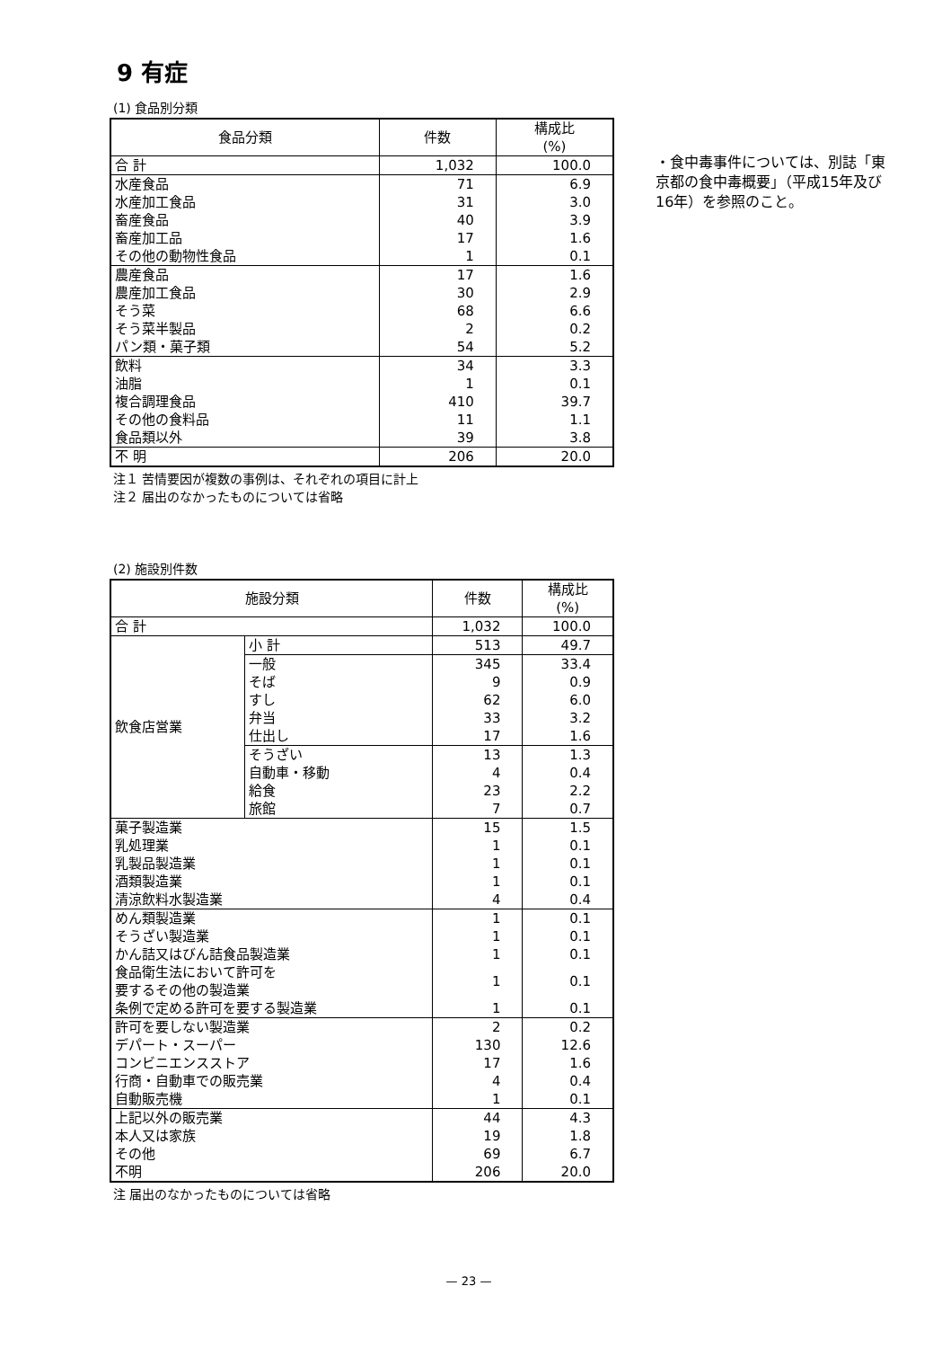9 有症
(1) 食品別分類
| 食品分類 | 件数 | 構成比 (%) |
| --- | --- | --- |
| 合 計 | 1,032 | 100.0 |
| 水産食品 | 71 | 6.9 |
| 水産加工食品 | 31 | 3.0 |
| 畜産食品 | 40 | 3.9 |
| 畜産加工品 | 17 | 1.6 |
| その他の動物性食品 | 1 | 0.1 |
| 農産食品 | 17 | 1.6 |
| 農産加工食品 | 30 | 2.9 |
| そう菜 | 68 | 6.6 |
| そう菜半製品 | 2 | 0.2 |
| パン類・菓子類 | 54 | 5.2 |
| 飲料 | 34 | 3.3 |
| 油脂 | 1 | 0.1 |
| 複合調理食品 | 410 | 39.7 |
| その他の食料品 | 11 | 1.1 |
| 食品類以外 | 39 | 3.8 |
| 不 明 | 206 | 20.0 |
注１ 苦情要因が複数の事例は、それぞれの項目に計上
注２ 届出のなかったものについては省略
・食中毒事件については、別誌「東京都の食中毒概要」（平成15年及び16年）を参照のこと。
(2) 施設別件数
| 施設分類 | | 件数 | 構成比 (%) |
| --- | --- | --- | --- |
| 合 計 | | 1,032 | 100.0 |
| 飲食店営業 | 小 計 | 513 | 49.7 |
| | 一般 | 345 | 33.4 |
| | そば | 9 | 0.9 |
| | すし | 62 | 6.0 |
| | 弁当 | 33 | 3.2 |
| | 仕出し | 17 | 1.6 |
| | そうざい | 13 | 1.3 |
| | 自動車・移動 | 4 | 0.4 |
| | 給食 | 23 | 2.2 |
| | 旅館 | 7 | 0.7 |
| 菓子製造業 | | 15 | 1.5 |
| 乳処理業 | | 1 | 0.1 |
| 乳製品製造業 | | 1 | 0.1 |
| 酒類製造業 | | 1 | 0.1 |
| 清涼飲料水製造業 | | 4 | 0.4 |
| めん類製造業 | | 1 | 0.1 |
| そうざい製造業 | | 1 | 0.1 |
| かん詰又はびん詰食品製造業 | | 1 | 0.1 |
| 食品衛生法において許可を 要するその他の製造業 | | 1 | 0.1 |
| 条例で定める許可を要する製造業 | | 1 | 0.1 |
| 許可を要しない製造業 | | 2 | 0.2 |
| デパート・スーパー | | 130 | 12.6 |
| コンビニエンスストア | | 17 | 1.6 |
| 行商・自動車での販売業 | | 4 | 0.4 |
| 自動販売機 | | 1 | 0.1 |
| 上記以外の販売業 | | 44 | 4.3 |
| 本人又は家族 | | 19 | 1.8 |
| その他 | | 69 | 6.7 |
| 不明 | | 206 | 20.0 |
注 届出のなかったものについては省略
— 23 —